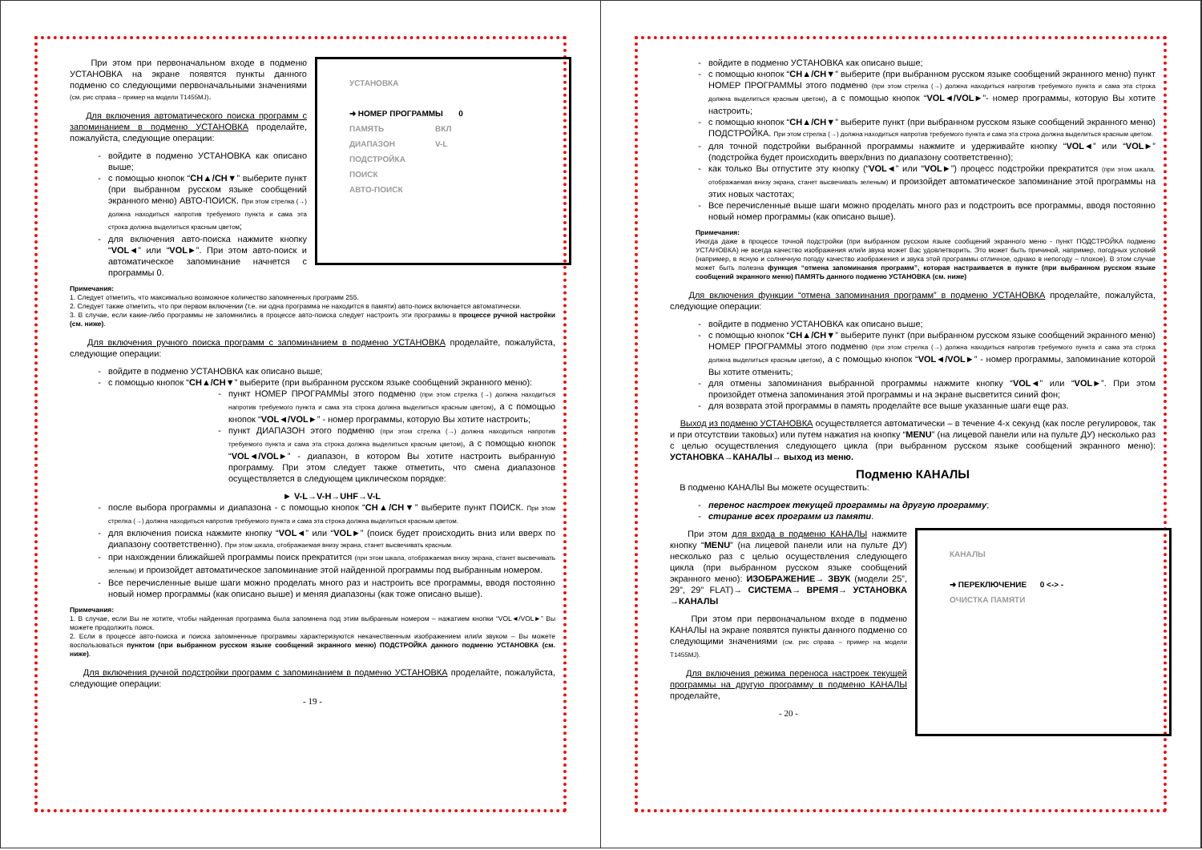УСТАНОВКА
➜ НОМЕР ПРОГРАММЫ 0
ПАМЯТЬ ВКЛ
ДИАПАЗОН V-L
ПОДСТРОЙКА
ПОИСК
АВТО-ПОИСК
При этом при первоначальном входе в подменю УСТАНОВКА на экране появятся пункты данного подменю со следующими первоначальными значениями (см. рис справа – пример на модели T1455MJ).
Для включения автоматического поиска программ с запоминанием в подменю УСТАНОВКА проделайте, пожалуйста, следующие операции:
войдите в подменю УСТАНОВКА как описано выше;
с помощью кнопок “CH▲/CH▼” выберите пункт (при выбранном русском языке сообщений экранного меню) АВТО-ПОИСК. При этом стрелка (→) должна находиться напротив требуемого пункта и сама эта строка должна выделиться красным цветом;
для включения авто-поиска нажмите кнопку “VOL◄” или “VOL►”. При этом авто-поиск и автоматическое запоминание начнется с программы 0.
Примечания:
1. Следует отметить, что максимально возможное количество запомненных программ 255.
2. Следует также отметить, что при первом включении (т.е. ни одна программа не находится в памяти) авто-поиск включается автоматически.
3. В случае, если какие-либо программы не запомнились в процессе авто-поиска следует настроить эти программы в процессе ручной настройки (см. ниже).
Для включения ручного поиска программ с запоминанием в подменю УСТАНОВКА проделайте, пожалуйста, следующие операции:
войдите в подменю УСТАНОВКА как описано выше;
с помощью кнопок “CH▲/CH▼” выберите (при выбранном русском языке сообщений экранного меню):
пункт НОМЕР ПРОГРАММЫ этого подменю (при этом стрелка (→) должна находиться напротив требуемого пункта и сама эта строка должна выделиться красным цветом), а с помощью кнопок “VOL◄/VOL►” - номер программы, которую Вы хотите настроить;
пункт ДИАПАЗОН этого подменю (при этом стрелка (→) должна находиться напротив требуемого пункта и сама эта строка должна выделиться красным цветом), а с помощью кнопок “VOL◄/VOL►” - диапазон, в котором Вы хотите настроить выбранную программу. При этом следует также отметить, что смена диапазонов осуществляется в следующем циклическом порядке:
► V-L→V-H→UHF→V-L
после выбора программы и диапазона - с помощью кнопок “CH▲/CH▼” выберите пункт ПОИСК. При этом стрелка (→) должна находиться напротив требуемого пункта и сама эта строка должна выделиться красным цветом.
для включения поиска нажмите кнопку “VOL◄” или “VOL►” (поиск будет происходить вниз или вверх по диапазону соответственно). При этом шкала, отображаемая внизу экрана, станет высвечивать красным.
при нахождении ближайшей программы поиск прекратится (при этом шкала, отображаемая внизу экрана, станет высвечивать зеленым) и произойдет автоматическое запоминание этой найденной программы под выбранным номером.
Все перечисленные выше шаги можно проделать много раз и настроить все программы, вводя постоянно новый номер программы (как описано выше) и меняя диапазоны (как тоже описано выше).
Примечания:
1. В случае, если Вы не хотите, чтобы найденная программа была запомнена под этим выбранным номером – нажатием кнопки “VOL◄/VOL►” Вы можете продолжить поиск.
2. Если в процессе авто-поиска и поиска запомненные программы характеризуются некачественным изображением или/и звуком – Вы можете воспользоваться пунктом (при выбранном русском языке сообщений экранного меню) ПОДСТРОЙКА данного подменю УСТАНОВКА (см. ниже).
Для включения ручной подстройки программ с запоминанием в подменю УСТАНОВКА проделайте, пожалуйста, следующие операции:
- 19 -
войдите в подменю УСТАНОВКА как описано выше;
с помощью кнопок “CH▲/CH▼” выберите (при выбранном русском языке сообщений экранного меню) пункт НОМЕР ПРОГРАММЫ этого подменю (при этом стрелка (→) должна находиться напротив требуемого пункта и сама эта строка должна выделиться красным цветом), а с помощью кнопок “VOL◄/VOL►”- номер программы, которую Вы хотите настроить;
с помощью кнопок “CH▲/CH▼” выберите пункт (при выбранном русском языке сообщений экранного меню) ПОДСТРОЙКА. При этом стрелка (→) должна находиться напротив требуемого пункта и сама эта строка должна выделиться красным цветом.
для точной подстройки выбранной программы нажмите и удерживайте кнопку “VOL◄” или “VOL►” (подстройка будет происходить вверх/вниз по диапазону соответственно);
как только Вы отпустите эту кнопку (“VOL◄” или “VOL►”) процесс подстройки прекратится (при этом шкала, отображаемая внизу экрана, станет высвечивать зеленым) и произойдет автоматическое запоминание этой программы на этих новых частотах;
Все перечисленные выше шаги можно проделать много раз и подстроить все программы, вводя постоянно новый номер программы (как описано выше).
Примечания:
Иногда даже в процессе точной подстройки (при выбранном русском языке сообщений экранного меню - пункт ПОДСТРОЙКА подменю УСТАНОВКА) не всегда качество изображения или/и звука может Вас удовлетворить. Это может быть причиной, например, погодных условий (например, в ясную и солнечную погоду качество изображения и звука этой программы отличное, однако в непогоду – плохое). В этом случае может быть полезна функция “отмена запоминания программ”, которая настраивается в пункте (при выбранном русском языке сообщений экранного меню) ПАМЯТЬ данного подменю УСТАНОВКА (см. ниже)
Для включения функции “отмена запоминания программ” в подменю УСТАНОВКА проделайте, пожалуйста, следующие операции:
войдите в подменю УСТАНОВКА как описано выше;
с помощью кнопок “CH▲/CH▼” выберите пункт (при выбранном русском языке сообщений экранного меню) НОМЕР ПРОГРАММЫ этого подменю (при этом стрелка (→) должна находиться напротив требуемого пункта и сама эта строка должна выделиться красным цветом), а с помощью кнопок “VOL◄/VOL►” - номер программы, запоминание которой Вы хотите отменить;
для отмены запоминания выбранной программы нажмите кнопку “VOL◄” или “VOL►”. При этом произойдет отмена запоминания этой программы и на экране высветится синий фон;
для возврата этой программы в память проделайте все выше указанные шаги еще раз.
Выход из подменю УСТАНОВКА осуществляется автоматически – в течение 4-х секунд (как после регулировок, так и при отсутствии таковых) или путем нажатия на кнопку “MENU” (на лицевой панели или на пульте ДУ) несколько раз с целью осуществления следующего цикла (при выбранном русском языке сообщений экранного меню): УСТАНОВКА→КАНАЛЫ→ выход из меню.
Подменю КАНАЛЫ
В подменю КАНАЛЫ Вы можете осуществить:
перенос настроек текущей программы на другую программу;
стирание всех программ из памяти.
КАНАЛЫ
➜ ПЕРЕКЛЮЧЕНИЕ 0 <-> -
ОЧИСТКА ПАМЯТИ
При этом для входа в подменю КАНАЛЫ нажмите кнопку “MENU” (на лицевой панели или на пульте ДУ) несколько раз с целью осуществления следующего цикла (при выбранном русском языке сообщений экранного меню): ИЗОБРАЖЕНИЕ→ ЗВУК (модели 25”, 29”, 29” FLAT)→ СИСТЕМА→ ВРЕМЯ→ УСТАНОВКА →КАНАЛЫ
При этом при первоначальном входе в подменю КАНАЛЫ на экране появятся пункты данного подменю со следующими значениями (см. рис справа – пример на модели T1455MJ).
Для включения режима переноса настроек текущей программы на другую программу в подменю КАНАЛЫ проделайте,
- 20 -